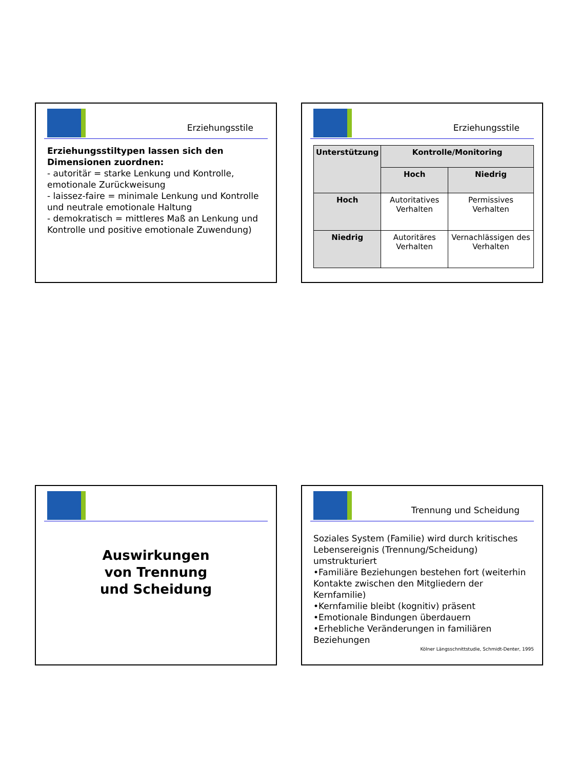Erziehungsstile
Erziehungsstiltypen lassen sich den Dimensionen zuordnen:
- autoritär = starke Lenkung und Kontrolle, emotionale Zurückweisung
- laissez-faire = minimale Lenkung und Kontrolle und neutrale emotionale Haltung
- demokratisch = mittleres Maß an Lenkung und Kontrolle und positive emotionale Zuwendung)
Erziehungsstile
| Unterstützung | Kontrolle/Monitoring | |
| --- | --- | --- |
| | Hoch | Niedrig |
| Hoch | Autoritatives Verhalten | Permissives Verhalten |
| Niedrig | Autoritäres Verhalten | Vernachlässigen des Verhalten |
Auswirkungen
von Trennung
und Scheidung
Trennung und Scheidung
Soziales System (Familie) wird durch kritisches Lebensereignis (Trennung/Scheidung) umstrukturiert
•Familiäre Beziehungen bestehen fort (weiterhin Kontakte zwischen den Mitgliedern der Kernfamilie)
•Kernfamilie bleibt (kognitiv) präsent
•Emotionale Bindungen überdauern
•Erhebliche Veränderungen in familiären Beziehungen
Kölner Längsschnittstudie, Schmidt-Denter, 1995